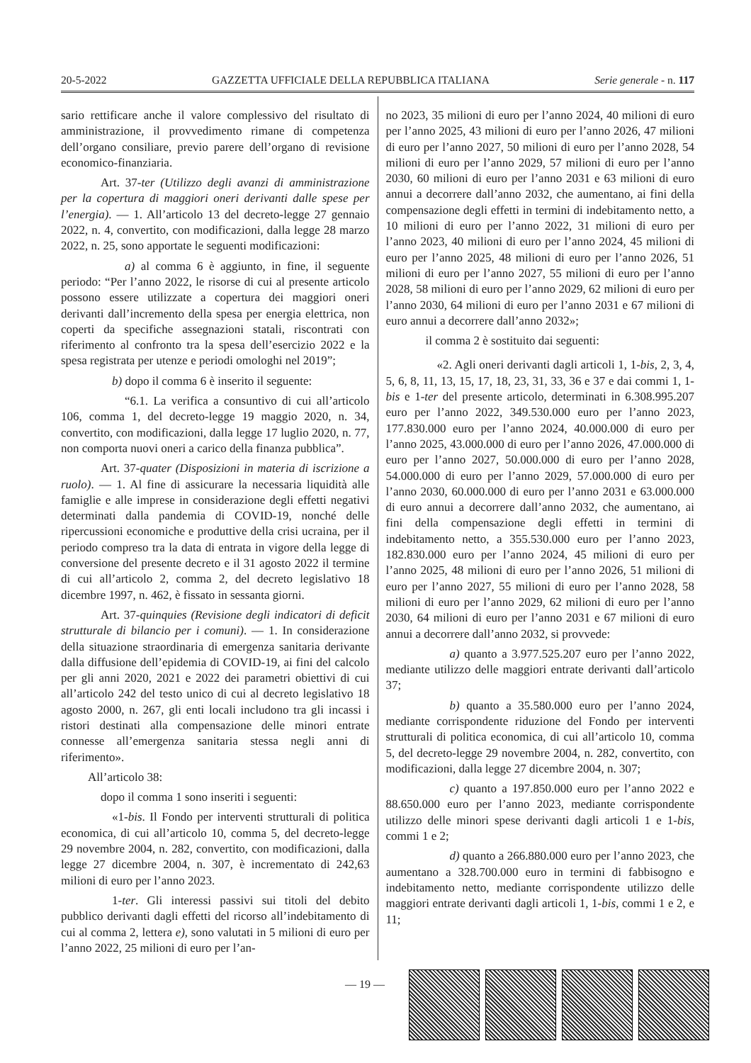20-5-2022 GAZZETTA UFFICIALE DELLA REPUBBLICA ITALIANA Serie generale - n. 117
sario rettificare anche il valore complessivo del risultato di amministrazione, il provvedimento rimane di competenza dell’organo consiliare, previo parere dell’organo di revisione economico-finanziaria.
Art. 37-ter (Utilizzo degli avanzi di amministrazione per la copertura di maggiori oneri derivanti dalle spese per l’energia). — 1. All’articolo 13 del decreto-legge 27 gennaio 2022, n. 4, convertito, con modificazioni, dalla legge 28 marzo 2022, n. 25, sono apportate le seguenti modificazioni:
a) al comma 6 è aggiunto, in fine, il seguente periodo: “Per l’anno 2022, le risorse di cui al presente articolo possono essere utilizzate a copertura dei maggiori oneri derivanti dall’incremento della spesa per energia elettrica, non coperti da specifiche assegnazioni statali, riscontrati con riferimento al confronto tra la spesa dell’esercizio 2022 e la spesa registrata per utenze e periodi omologhi nel 2019”;
b) dopo il comma 6 è inserito il seguente:
“6.1. La verifica a consuntivo di cui all’articolo 106, comma 1, del decreto-legge 19 maggio 2020, n. 34, convertito, con modificazioni, dalla legge 17 luglio 2020, n. 77, non comporta nuovi oneri a carico della finanza pubblica”.
Art. 37-quater (Disposizioni in materia di iscrizione a ruolo). — 1. Al fine di assicurare la necessaria liquidità alle famiglie e alle imprese in considerazione degli effetti negativi determinati dalla pandemia di COVID-19, nonché delle ripercussioni economiche e produttive della crisi ucraina, per il periodo compreso tra la data di entrata in vigore della legge di conversione del presente decreto e il 31 agosto 2022 il termine di cui all’articolo 2, comma 2, del decreto legislativo 18 dicembre 1997, n. 462, è fissato in sessanta giorni.
Art. 37-quinquies (Revisione degli indicatori di deficit strutturale di bilancio per i comuni). — 1. In considerazione della situazione straordinaria di emergenza sanitaria derivante dalla diffusione dell’epidemia di COVID-19, ai fini del calcolo per gli anni 2020, 2021 e 2022 dei parametri obiettivi di cui all’articolo 242 del testo unico di cui al decreto legislativo 18 agosto 2000, n. 267, gli enti locali includono tra gli incassi i ristori destinati alla compensazione delle minori entrate connesse all’emergenza sanitaria stessa negli anni di riferimento».
All’articolo 38:
dopo il comma 1 sono inseriti i seguenti:
«1-bis. Il Fondo per interventi strutturali di politica economica, di cui all’articolo 10, comma 5, del decreto-legge 29 novembre 2004, n. 282, convertito, con modificazioni, dalla legge 27 dicembre 2004, n. 307, è incrementato di 242,63 milioni di euro per l’anno 2023.
1-ter. Gli interessi passivi sui titoli del debito pubblico derivanti dagli effetti del ricorso all’indebitamento di cui al comma 2, lettera e), sono valutati in 5 milioni di euro per l’anno 2022, 25 milioni di euro per l’an-
no 2023, 35 milioni di euro per l’anno 2024, 40 milioni di euro per l’anno 2025, 43 milioni di euro per l’anno 2026, 47 milioni di euro per l’anno 2027, 50 milioni di euro per l’anno 2028, 54 milioni di euro per l’anno 2029, 57 milioni di euro per l’anno 2030, 60 milioni di euro per l’anno 2031 e 63 milioni di euro annui a decorrere dall’anno 2032, che aumentano, ai fini della compensazione degli effetti in termini di indebitamento netto, a 10 milioni di euro per l’anno 2022, 31 milioni di euro per l’anno 2023, 40 milioni di euro per l’anno 2024, 45 milioni di euro per l’anno 2025, 48 milioni di euro per l’anno 2026, 51 milioni di euro per l’anno 2027, 55 milioni di euro per l’anno 2028, 58 milioni di euro per l’anno 2029, 62 milioni di euro per l’anno 2030, 64 milioni di euro per l’anno 2031 e 67 milioni di euro annui a decorrere dall’anno 2032»;
il comma 2 è sostituito dai seguenti:
«2. Agli oneri derivanti dagli articoli 1, 1-bis, 2, 3, 4, 5, 6, 8, 11, 13, 15, 17, 18, 23, 31, 33, 36 e 37 e dai commi 1, 1-bis e 1-ter del presente articolo, determinati in 6.308.995.207 euro per l’anno 2022, 349.530.000 euro per l’anno 2023, 177.830.000 euro per l’anno 2024, 40.000.000 di euro per l’anno 2025, 43.000.000 di euro per l’anno 2026, 47.000.000 di euro per l’anno 2027, 50.000.000 di euro per l’anno 2028, 54.000.000 di euro per l’anno 2029, 57.000.000 di euro per l’anno 2030, 60.000.000 di euro per l’anno 2031 e 63.000.000 di euro annui a decorrere dall’anno 2032, che aumentano, ai fini della compensazione degli effetti in termini di indebitamento netto, a 355.530.000 euro per l’anno 2023, 182.830.000 euro per l’anno 2024, 45 milioni di euro per l’anno 2025, 48 milioni di euro per l’anno 2026, 51 milioni di euro per l’anno 2027, 55 milioni di euro per l’anno 2028, 58 milioni di euro per l’anno 2029, 62 milioni di euro per l’anno 2030, 64 milioni di euro per l’anno 2031 e 67 milioni di euro annui a decorrere dall’anno 2032, si provvede:
a) quanto a 3.977.525.207 euro per l’anno 2022, mediante utilizzo delle maggiori entrate derivanti dall’articolo 37;
b) quanto a 35.580.000 euro per l’anno 2024, mediante corrispondente riduzione del Fondo per interventi strutturali di politica economica, di cui all’articolo 10, comma 5, del decreto-legge 29 novembre 2004, n. 282, convertito, con modificazioni, dalla legge 27 dicembre 2004, n. 307;
c) quanto a 197.850.000 euro per l’anno 2022 e 88.650.000 euro per l’anno 2023, mediante corrispondente utilizzo delle minori spese derivanti dagli articoli 1 e 1-bis, commi 1 e 2;
d) quanto a 266.880.000 euro per l’anno 2023, che aumentano a 328.700.000 euro in termini di fabbisogno e indebitamento netto, mediante corrispondente utilizzo delle maggiori entrate derivanti dagli articoli 1, 1-bis, commi 1 e 2, e 11;
— 19 —